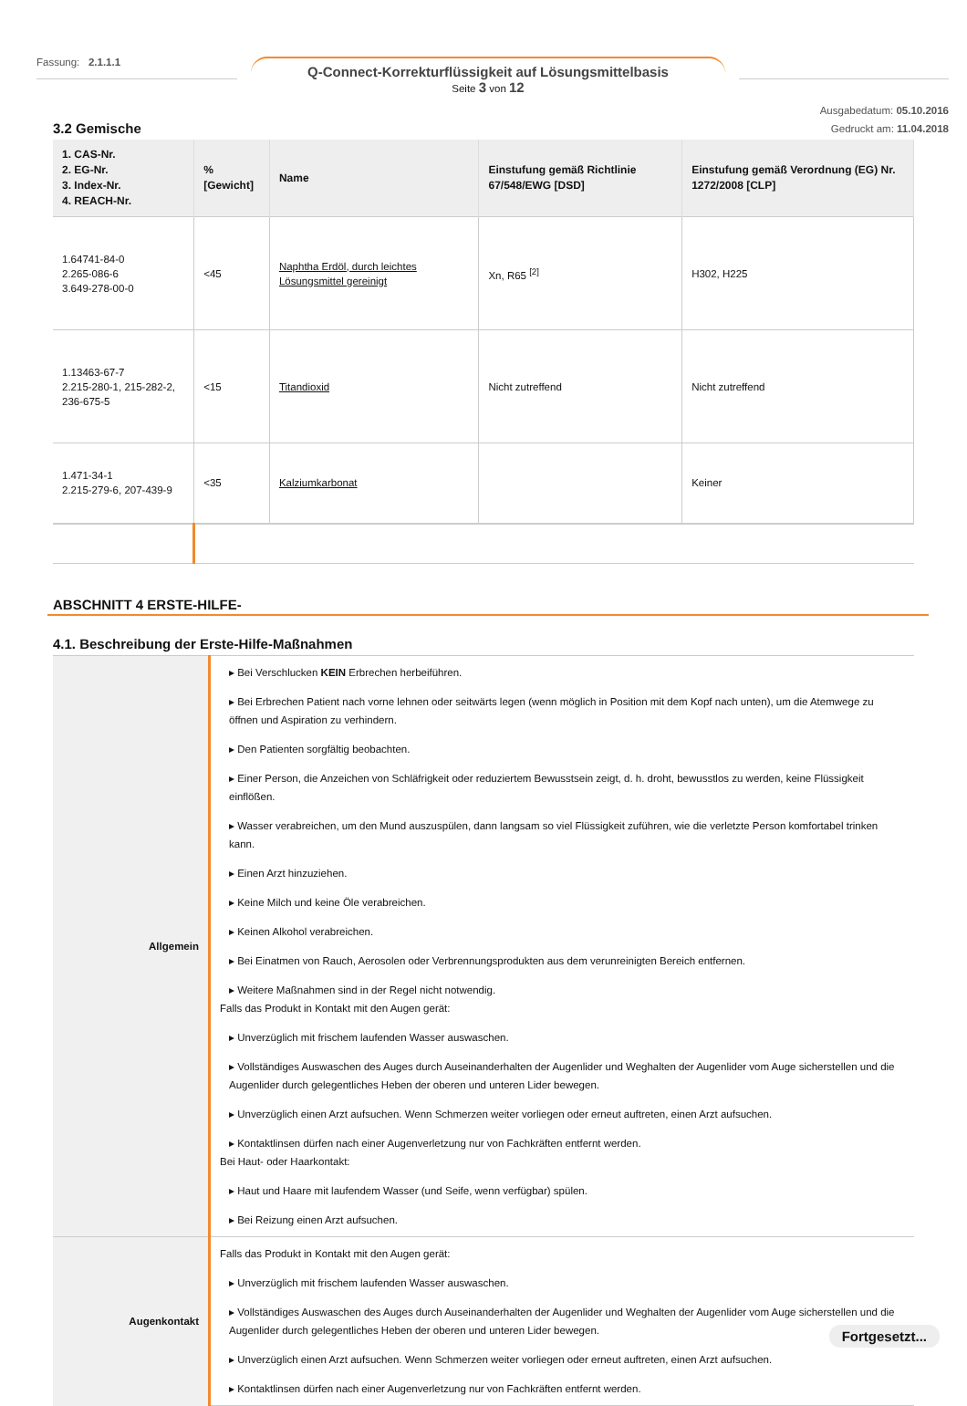Fassung: 2.1.1.1
Q-Connect-Korrekturflüssigkeit auf Lösungsmittelbasis
Seite 3 von 12
Ausgabedatum: 05.10.2016
Gedruckt am: 11.04.2018
3.2 Gemische
| 1. CAS-Nr. 2. EG-Nr. 3. Index-Nr. 4. REACH-Nr. | %[Gewicht] | Name | Einstufung gemäß Richtlinie 67/548/EWG [DSD] | Einstufung gemäß Verordnung (EG) Nr. 1272/2008 [CLP] |
| --- | --- | --- | --- | --- |
| 1.64741-84-0 2.265-086-6 3.649-278-00-0 | <45 | Naphtha Erdöl, durch leichtes Lösungsmittel gereinigt | Xn, R65 <sup>[2]</sup> | H302, H225 |
| 1.13463-67-7 2.215-280-1, 215-282-2, 236-675-5 | <15 | Titandioxid | Nicht zutreffend | Nicht zutreffend |
| 1.471-34-1 2.215-279-6, 207-439-9 | <35 | Kalziumkarbonat | | Keiner |
ABSCHNITT 4 ERSTE-HILFE-
4.1. Beschreibung der Erste-Hilfe-Maßnahmen
| Allgemein | ▸ Bei Verschlucken KEIN Erbrechen herbeiführen. ▸ Bei Erbrechen Patient nach vorne lehnen oder seitwärts legen (wenn möglich in Position mit dem Kopf nach unten), um die Atemwege zu öffnen und Aspiration zu verhindern. ▸ Den Patienten sorgfältig beobachten. ▸ Einer Person, die Anzeichen von Schläfrigkeit oder reduziertem Bewusstsein zeigt, d. h. droht, bewusstlos zu werden, keine Flüssigkeit einflößen. ▸ Wasser verabreichen, um den Mund auszuspülen, dann langsam so viel Flüssigkeit zuführen, wie die verletzte Person komfortabel trinken kann. ▸ Einen Arzt hinzuziehen. ▸ Keine Milch und keine Öle verabreichen. ▸ Keinen Alkohol verabreichen. ▸ Bei Einatmen von Rauch, Aerosolen oder Verbrennungsprodukten aus dem verunreinigten Bereich entfernen. ▸ Weitere Maßnahmen sind in der Regel nicht notwendig. Falls das Produkt in Kontakt mit den Augen gerät: ▸ Unverzüglich mit frischem laufenden Wasser auswaschen. ▸ Vollständiges Auswaschen des Auges durch Auseinanderhalten der Augenlider und Weghalten der Augenlider vom Auge sicherstellen und die Augenlider durch gelegentliches Heben der oberen und unteren Lider bewegen. ▸ Unverzüglich einen Arzt aufsuchen. Wenn Schmerzen weiter vorliegen oder erneut auftreten, einen Arzt aufsuchen. ▸ Kontaktlinsen dürfen nach einer Augenverletzung nur von Fachkräften entfernt werden. Bei Haut- oder Haarkontakt: ▸ Haut und Haare mit laufendem Wasser (und Seife, wenn verfügbar) spülen. ▸ Bei Reizung einen Arzt aufsuchen. |
| Augenkontakt | Falls das Produkt in Kontakt mit den Augen gerät: ▸ Unverzüglich mit frischem laufenden Wasser auswaschen. ▸ Vollständiges Auswaschen des Auges durch Auseinanderhalten der Augenlider und Weghalten der Augenlider vom Auge sicherstellen und die Augenlider durch gelegentliches Heben der oberen und unteren Lider bewegen. ▸ Unverzüglich einen Arzt aufsuchen. Wenn Schmerzen weiter vorliegen oder erneut auftreten, einen Arzt aufsuchen. ▸ Kontaktlinsen dürfen nach einer Augenverletzung nur von Fachkräften entfernt werden. |
Fortgesetzt...